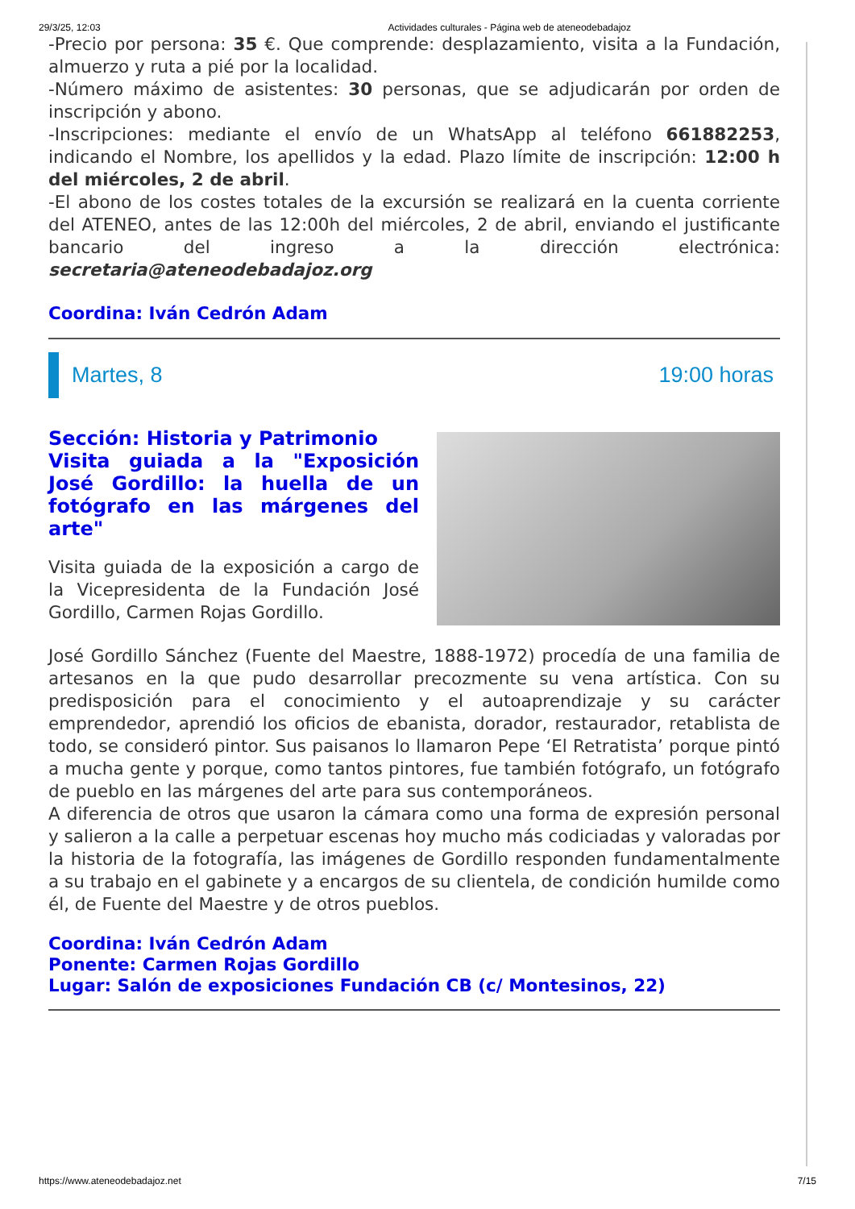29/3/25, 12:03 Actividades culturales - Página web de ateneodebadajoz
-Precio por persona: 35 €. Que comprende: desplazamiento, visita a la Fundación, almuerzo y ruta a pié por la localidad.
-Número máximo de asistentes: 30 personas, que se adjudicarán por orden de inscripción y abono.
-Inscripciones: mediante el envío de un WhatsApp al teléfono 661882253, indicando el Nombre, los apellidos y la edad. Plazo límite de inscripción: 12:00 h del miércoles, 2 de abril.
-El abono de los costes totales de la excursión se realizará en la cuenta corriente del ATENEO, antes de las 12:00h del miércoles, 2 de abril, enviando el justificante bancario del ingreso a la dirección electrónica: secretaria@ateneodebadajoz.org
Coordina: Iván Cedrón Adam
Martes, 8 19:00 horas
Sección: Historia y Patrimonio
Visita guiada a la "Exposición José Gordillo: la huella de un fotógrafo en las márgenes del arte"
Visita guiada de la exposición a cargo de la Vicepresidenta de la Fundación José Gordillo, Carmen Rojas Gordillo.
José Gordillo Sánchez (Fuente del Maestre, 1888-1972) procedía de una familia de artesanos en la que pudo desarrollar precozmente su vena artística. Con su predisposición para el conocimiento y el autoaprendizaje y su carácter emprendedor, aprendió los oficios de ebanista, dorador, restaurador, retablista de todo, se consideró pintor. Sus paisanos lo llamaron Pepe ‘El Retratista’ porque pintó a mucha gente y porque, como tantos pintores, fue también fotógrafo, un fotógrafo de pueblo en las márgenes del arte para sus contemporáneos.
A diferencia de otros que usaron la cámara como una forma de expresión personal y salieron a la calle a perpetuar escenas hoy mucho más codiciadas y valoradas por la historia de la fotografía, las imágenes de Gordillo responden fundamentalmente a su trabajo en el gabinete y a encargos de su clientela, de condición humilde como él, de Fuente del Maestre y de otros pueblos.
Coordina: Iván Cedrón Adam
Ponente: Carmen Rojas Gordillo
Lugar: Salón de exposiciones Fundación CB (c/ Montesinos, 22)
https://www.ateneodebadajoz.net 7/15